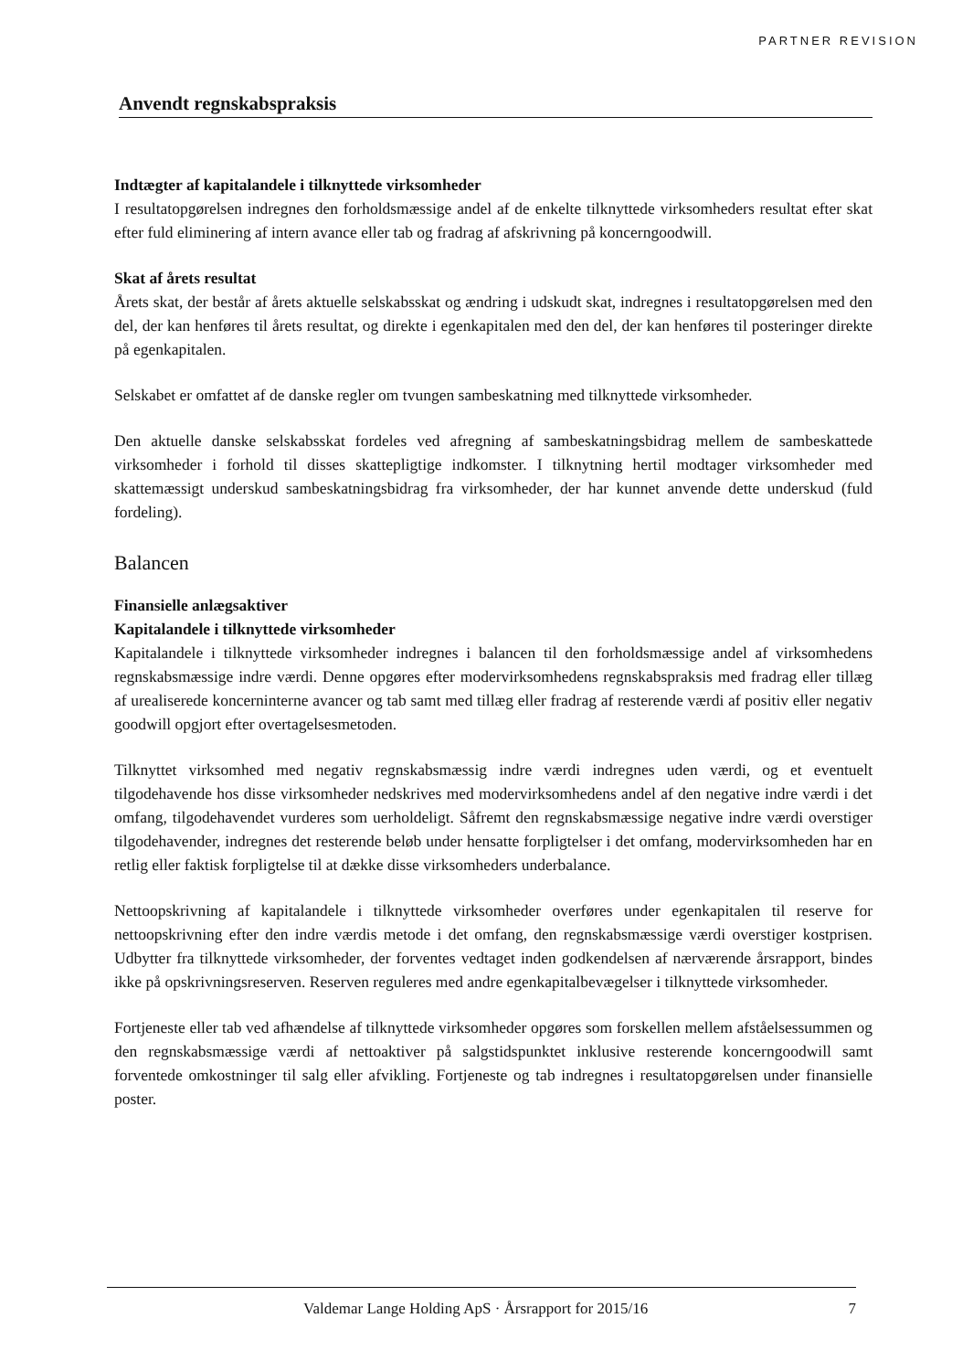PARTNER REVISION
Anvendt regnskabspraksis
Indtægter af kapitalandele i tilknyttede virksomheder
I resultatopgørelsen indregnes den forholdsmæssige andel af de enkelte tilknyttede virksomheders resultat efter skat efter fuld eliminering af intern avance eller tab og fradrag af afskrivning på koncerngoodwill.
Skat af årets resultat
Årets skat, der består af årets aktuelle selskabsskat og ændring i udskudt skat, indregnes i resultatopgørelsen med den del, der kan henføres til årets resultat, og direkte i egenkapitalen med den del, der kan henføres til posteringer direkte på egenkapitalen.
Selskabet er omfattet af de danske regler om tvungen sambeskatning med tilknyttede virksomheder.
Den aktuelle danske selskabsskat fordeles ved afregning af sambeskatningsbidrag mellem de sambeskattede virksomheder i forhold til disses skattepligtige indkomster. I tilknytning hertil modtager virksomheder med skattemæssigt underskud sambeskatningsbidrag fra virksomheder, der har kunnet anvende dette underskud (fuld fordeling).
Balancen
Finansielle anlægsaktiver
Kapitalandele i tilknyttede virksomheder
Kapitalandele i tilknyttede virksomheder indregnes i balancen til den forholdsmæssige andel af virksomhedens regnskabsmæssige indre værdi. Denne opgøres efter modervirksomhedens regnskabspraksis med fradrag eller tillæg af urealiserede koncerninterne avancer og tab samt med tillæg eller fradrag af resterende værdi af positiv eller negativ goodwill opgjort efter overtagelsesmetoden.
Tilknyttet virksomhed med negativ regnskabsmæssig indre værdi indregnes uden værdi, og et eventuelt tilgodehavende hos disse virksomheder nedskrives med modervirksomhedens andel af den negative indre værdi i det omfang, tilgodehavendet vurderes som uerholdeligt. Såfremt den regnskabsmæssige negative indre værdi overstiger tilgodehavender, indregnes det resterende beløb under hensatte forpligtelser i det omfang, modervirksomheden har en retlig eller faktisk forpligtelse til at dække disse virksomheders underbalance.
Nettoopskrivning af kapitalandele i tilknyttede virksomheder overføres under egenkapitalen til reserve for nettoopskrivning efter den indre værdis metode i det omfang, den regnskabsmæssige værdi overstiger kostprisen. Udbytter fra tilknyttede virksomheder, der forventes vedtaget inden godkendelsen af nærværende årsrapport, bindes ikke på opskrivningsreserven. Reserven reguleres med andre egenkapitalbevægelser i tilknyttede virksomheder.
Fortjeneste eller tab ved afhændelse af tilknyttede virksomheder opgøres som forskellen mellem afståelsessummen og den regnskabsmæssige værdi af nettoaktiver på salgstidspunktet inklusive resterende koncerngoodwill samt forventede omkostninger til salg eller afvikling. Fortjeneste og tab indregnes i resultatopgørelsen under finansielle poster.
Valdemar Lange Holding ApS · Årsrapport for 2015/16 7